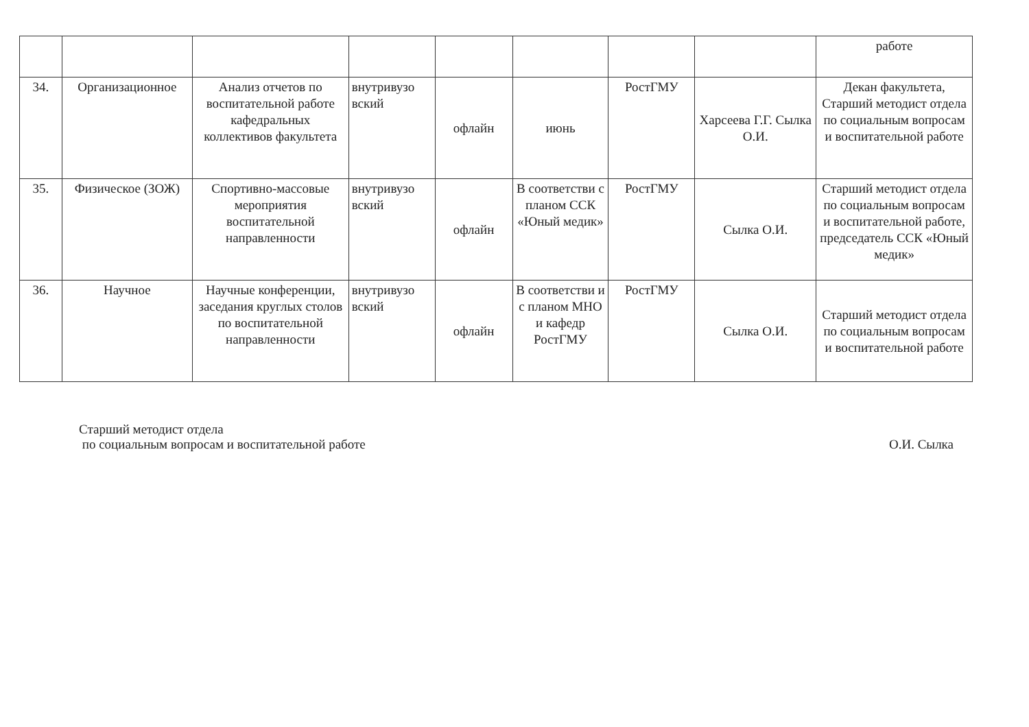| | | | | | | | | работе |
| 34. | Организационное | Анализ отчетов по воспитательной работе кафедральных коллективов факультета | внутривузо вский | офлайн | июнь | РостГМУ | Харсеева Г.Г. Сылка О.И. | Декан факультета, Старший методист отдела по социальным вопросам и воспитательной работе |
| 35. | Физическое (ЗОЖ) | Спортивно-массовые мероприятия воспитательной направленности | внутривузо вский | офлайн | В соответстви с планом ССК «Юный медик» | РостГМУ | Сылка О.И. | Старший методист отдела по социальным вопросам и воспитательной работе, председатель ССК «Юный медик» |
| 36. | Научное | Научные конференции, заседания круглых столов по воспитательной направленности | внутривузо вский | офлайн | В соответстви и с планом МНО и кафедр РостГМУ | РостГМУ | Сылка О.И. | Старший методист отдела по социальным вопросам и воспитательной работе |
Старший методист отдела
по социальным вопросам и воспитательной работе
О.И. Сылка